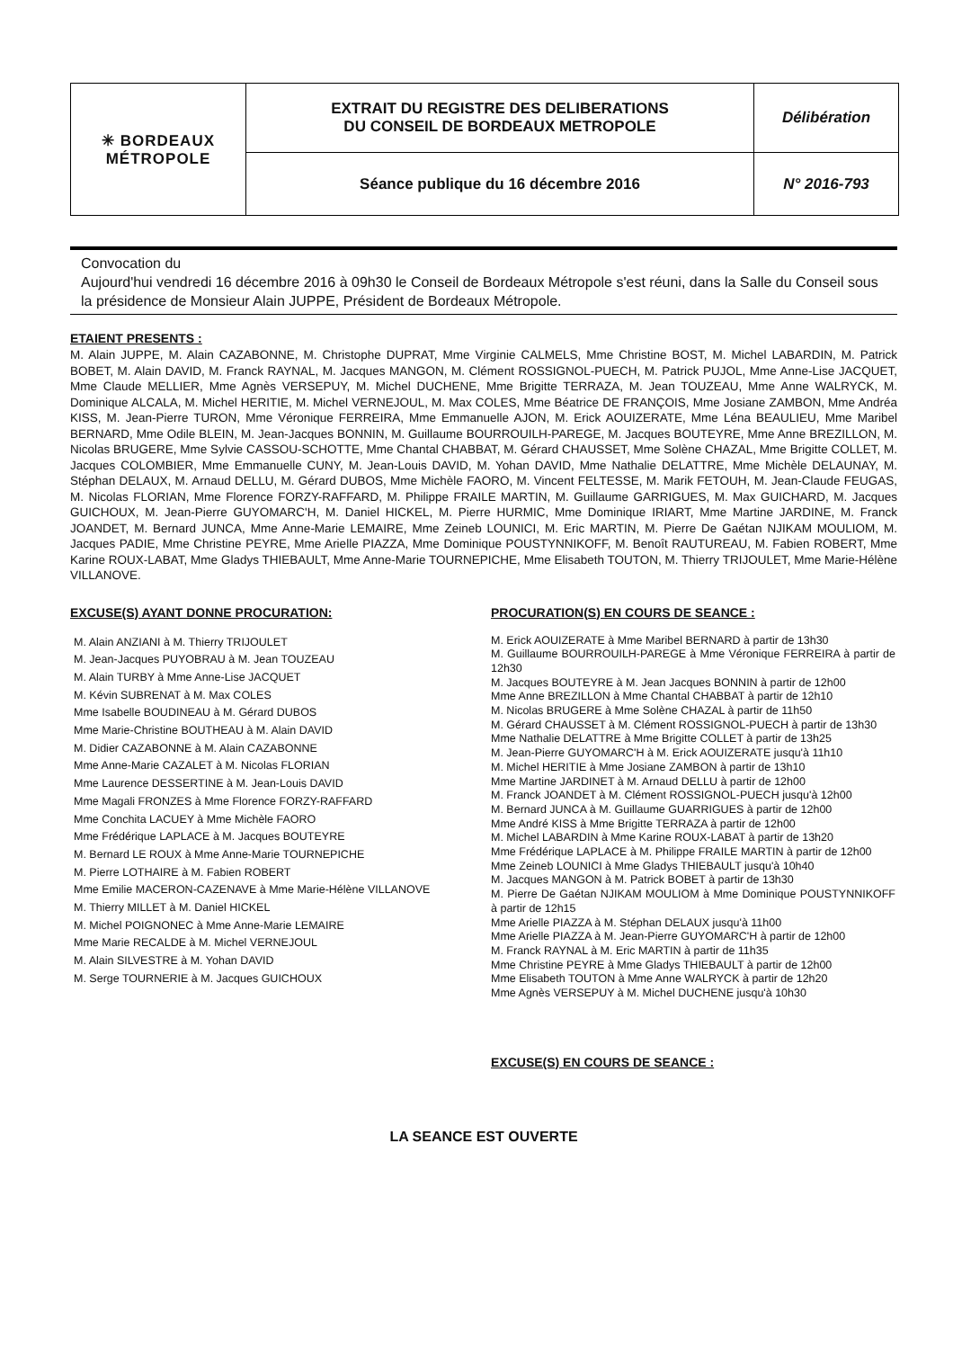| ✳ BORDEAUX MÉTROPOLE | EXTRAIT DU REGISTRE DES DELIBERATIONS DU CONSEIL DE BORDEAUX METROPOLE | Délibération |
| | Séance publique du 16 décembre 2016 | N° 2016-793 |
Convocation du
Aujourd'hui vendredi 16 décembre 2016 à 09h30 le Conseil de Bordeaux Métropole s'est réuni, dans la Salle du Conseil sous la présidence de Monsieur Alain JUPPE, Président de Bordeaux Métropole.
ETAIENT PRESENTS :
M. Alain JUPPE, M. Alain CAZABONNE, M. Christophe DUPRAT, Mme Virginie CALMELS, Mme Christine BOST, M. Michel LABARDIN, M. Patrick BOBET, M. Alain DAVID, M. Franck RAYNAL, M. Jacques MANGON, M. Clément ROSSIGNOL-PUECH, M. Patrick PUJOL, Mme Anne-Lise JACQUET, Mme Claude MELLIER, Mme Agnès VERSEPUY, M. Michel DUCHENE, Mme Brigitte TERRAZA, M. Jean TOUZEAU, Mme Anne WALRYCK, M. Dominique ALCALA, M. Michel HERITIE, M. Michel VERNEJOUL, M. Max COLES, Mme Béatrice DE FRANÇOIS, Mme Josiane ZAMBON, Mme Andréa KISS, M. Jean-Pierre TURON, Mme Véronique FERREIRA, Mme Emmanuelle AJON, M. Erick AOUIZERATE, Mme Léna BEAULIEU, Mme Maribel BERNARD, Mme Odile BLEIN, M. Jean-Jacques BONNIN, M. Guillaume BOURROUILH-PAREGE, M. Jacques BOUTEYRE, Mme Anne BREZILLON, M. Nicolas BRUGERE, Mme Sylvie CASSOU-SCHOTTE, Mme Chantal CHABBAT, M. Gérard CHAUSSET, Mme Solène CHAZAL, Mme Brigitte COLLET, M. Jacques COLOMBIER, Mme Emmanuelle CUNY, M. Jean-Louis DAVID, M. Yohan DAVID, Mme Nathalie DELATTRE, Mme Michèle DELAUNAY, M. Stéphan DELAUX, M. Arnaud DELLU, M. Gérard DUBOS, Mme Michèle FAORO, M. Vincent FELTESSE, M. Marik FETOUH, M. Jean-Claude FEUGAS, M. Nicolas FLORIAN, Mme Florence FORZY-RAFFARD, M. Philippe FRAILE MARTIN, M. Guillaume GARRIGUES, M. Max GUICHARD, M. Jacques GUICHOUX, M. Jean-Pierre GUYOMARC'H, M. Daniel HICKEL, M. Pierre HURMIC, Mme Dominique IRIART, Mme Martine JARDINE, M. Franck JOANDET, M. Bernard JUNCA, Mme Anne-Marie LEMAIRE, Mme Zeineb LOUNICI, M. Eric MARTIN, M. Pierre De Gaétan NJIKAM MOULIOM, M. Jacques PADIE, Mme Christine PEYRE, Mme Arielle PIAZZA, Mme Dominique POUSTYNNIKOFF, M. Benoît RAUTUREAU, M. Fabien ROBERT, Mme Karine ROUX-LABAT, Mme Gladys THIEBAULT, Mme Anne-Marie TOURNEPICHE, Mme Elisabeth TOUTON, M. Thierry TRIJOULET, Mme Marie-Hélène VILLANOVE.
EXCUSE(S) AYANT DONNE PROCURATION:
M. Alain ANZIANI à M. Thierry TRIJOULET
M. Jean-Jacques PUYOBRAU à M. Jean TOUZEAU
M. Alain TURBY à Mme Anne-Lise JACQUET
M. Kévin SUBRENAT à M. Max COLES
Mme Isabelle BOUDINEAU à M. Gérard DUBOS
Mme Marie-Christine BOUTHEAU à M. Alain DAVID
M. Didier CAZABONNE à M. Alain CAZABONNE
Mme Anne-Marie CAZALET à M. Nicolas FLORIAN
Mme Laurence DESSERTINE à M. Jean-Louis DAVID
Mme Magali FRONZES à Mme Florence FORZY-RAFFARD
Mme Conchita LACUEY à Mme Michèle FAORO
Mme Frédérique LAPLACE à M. Jacques BOUTEYRE
M. Bernard LE ROUX à Mme Anne-Marie TOURNEPICHE
M. Pierre LOTHAIRE à M. Fabien ROBERT
Mme Emilie MACERON-CAZENAVE à Mme Marie-Hélène VILLANOVE
M. Thierry MILLET à M. Daniel HICKEL
M. Michel POIGNONEC à Mme Anne-Marie LEMAIRE
Mme Marie RECALDE à M. Michel VERNEJOUL
M. Alain SILVESTRE à M. Yohan DAVID
M. Serge TOURNERIE à M. Jacques GUICHOUX
PROCURATION(S) EN COURS DE SEANCE :
M. Erick AOUIZERATE à Mme Maribel BERNARD à partir de 13h30
M. Guillaume BOURROUILH-PAREGE à Mme Véronique FERREIRA à partir de 12h30
M. Jacques BOUTEYRE à M. Jean Jacques BONNIN à partir de 12h00
Mme Anne BREZILLON à Mme Chantal CHABBAT à partir de 12h10
M. Nicolas BRUGERE à Mme Solène CHAZAL à partir de 11h50
M. Gérard CHAUSSET à M. Clément ROSSIGNOL-PUECH à partir de 13h30
Mme Nathalie DELATTRE à Mme Brigitte COLLET à partir de 13h25
M. Jean-Pierre GUYOMARC'H à M. Erick AOUIZERATE jusqu'à 11h10
M. Michel HERITIE à Mme Josiane ZAMBON à partir de 13h10
Mme Martine JARDINET à M. Arnaud DELLU à partir de 12h00
M. Franck JOANDET à M. Clément ROSSIGNOL-PUECH jusqu'à 12h00
M. Bernard JUNCA à M. Guillaume GUARRIGUES à partir de 12h00
Mme André KISS à Mme Brigitte TERRAZA à partir de 12h00
M. Michel LABARDIN à Mme Karine ROUX-LABAT à partir de 13h20
Mme Frédérique LAPLACE à M. Philippe FRAILE MARTIN à partir de 12h00
Mme Zeineb LOUNICI à Mme Gladys THIEBAULT jusqu'à 10h40
M. Jacques MANGON à M. Patrick BOBET à partir de 13h30
M. Pierre De Gaétan NJIKAM MOULIOM à Mme Dominique POUSTYNNIKOFF à partir de 12h15
Mme Arielle PIAZZA à M. Stéphan DELAUX jusqu'à 11h00
Mme Arielle PIAZZA à M. Jean-Pierre GUYOMARC'H à partir de 12h00
M. Franck RAYNAL à M. Eric MARTIN à partir de 11h35
Mme Christine PEYRE à Mme Gladys THIEBAULT à partir de 12h00
Mme Elisabeth TOUTON à Mme Anne WALRYCK à partir de 12h20
Mme Agnès VERSEPUY à M. Michel DUCHENE jusqu'à 10h30
EXCUSE(S) EN COURS DE SEANCE :
LA SEANCE EST OUVERTE